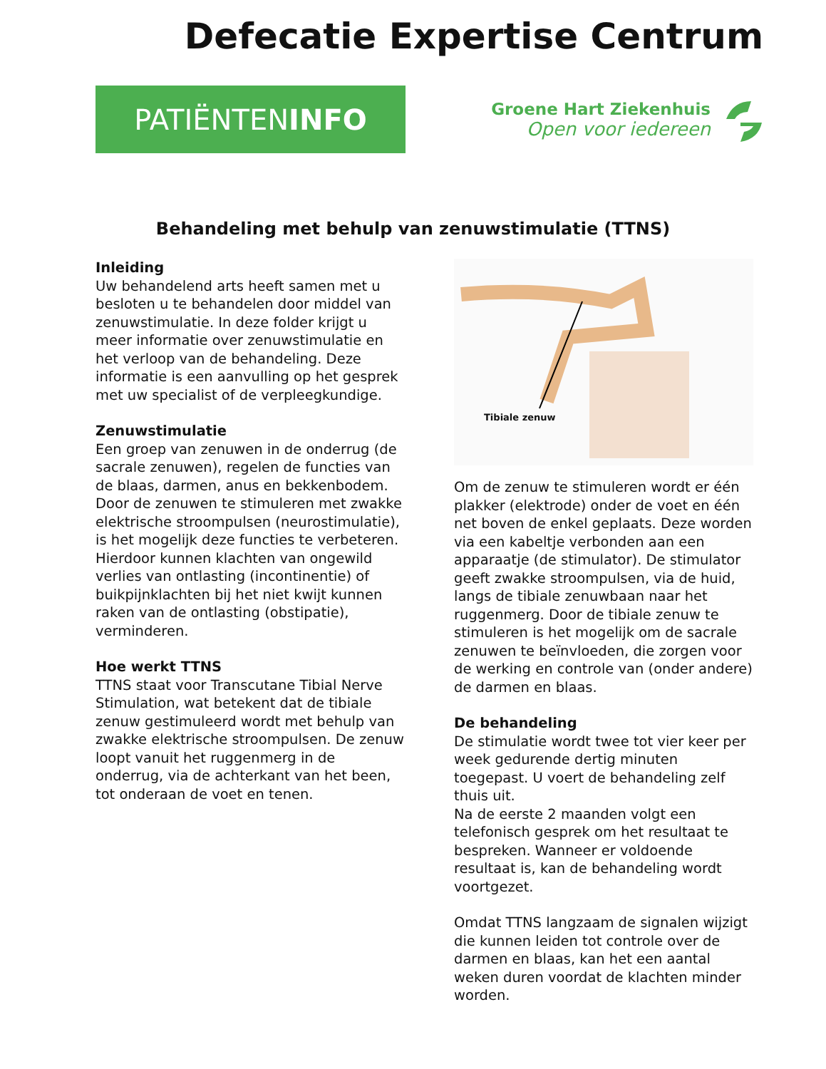Defecatie Expertise Centrum
PATIËNTEN INFO
Groene Hart Ziekenhuis
Open voor iedereen
Behandeling met behulp van zenuwstimulatie (TTNS)
Inleiding
Uw behandelend arts heeft samen met u besloten u te behandelen door middel van zenuwstimulatie. In deze folder krijgt u meer informatie over zenuwstimulatie en het verloop van de behandeling. Deze informatie is een aanvulling op het gesprek met uw specialist of de verpleegkundige.
Zenuwstimulatie
Een groep van zenuwen in de onderrug (de sacrale zenuwen), regelen de functies van de blaas, darmen, anus en bekkenbodem. Door de zenuwen te stimuleren met zwakke elektrische stroompulsen (neurostimulatie), is het mogelijk deze functies te verbeteren. Hierdoor kunnen klachten van ongewild verlies van ontlasting (incontinentie) of buikpijnklachten bij het niet kwijt kunnen raken van de ontlasting (obstipatie), verminderen.
Hoe werkt TTNS
TTNS staat voor Transcutane Tibial Nerve Stimulation, wat betekent dat de tibiale zenuw gestimuleerd wordt met behulp van zwakke elektrische stroompulsen. De zenuw loopt vanuit het ruggenmerg in de onderrug, via de achterkant van het been, tot onderaan de voet en tenen.
Tibiale zenuw
Om de zenuw te stimuleren wordt er één plakker (elektrode) onder de voet en één net boven de enkel geplaats. Deze worden via een kabeltje verbonden aan een apparaatje (de stimulator). De stimulator geeft zwakke stroompulsen, via de huid, langs de tibiale zenuwbaan naar het ruggenmerg. Door de tibiale zenuw te stimuleren is het mogelijk om de sacrale zenuwen te beïnvloeden, die zorgen voor de werking en controle van (onder andere) de darmen en blaas.
De behandeling
De stimulatie wordt twee tot vier keer per week gedurende dertig minuten toegepast. U voert de behandeling zelf thuis uit.
Na de eerste 2 maanden volgt een telefonisch gesprek om het resultaat te bespreken. Wanneer er voldoende resultaat is, kan de behandeling wordt voortgezet.
Omdat TTNS langzaam de signalen wijzigt die kunnen leiden tot controle over de darmen en blaas, kan het een aantal weken duren voordat de klachten minder worden.